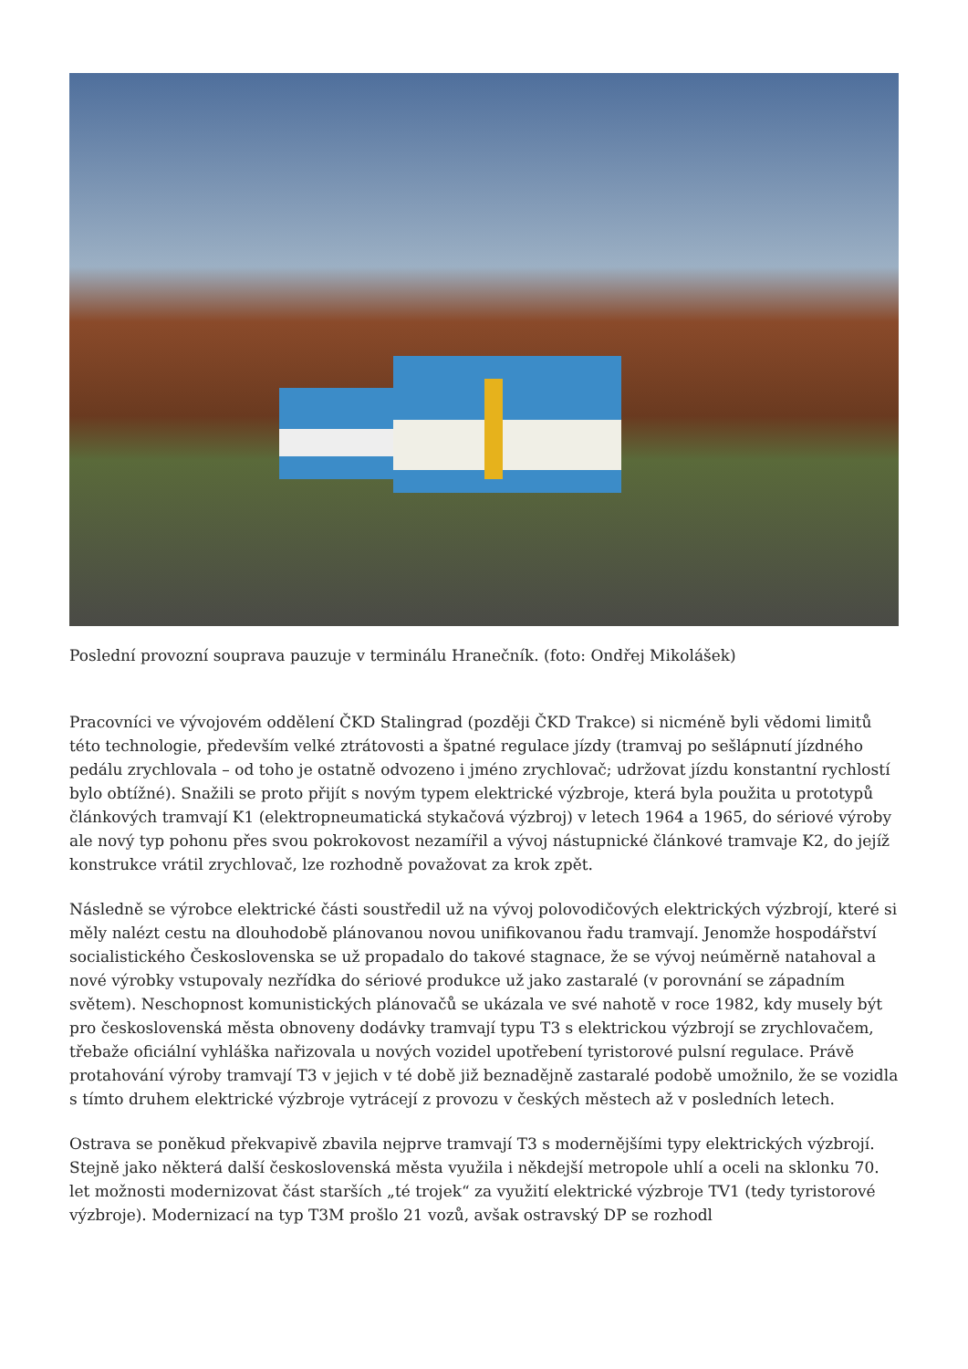Poslední provozní souprava pauzuje v terminálu Hranečník. (foto: Ondřej Mikolášek)
Pracovníci ve vývojovém oddělení ČKD Stalingrad (později ČKD Trakce) si nicméně byli vědomi limitů této technologie, především velké ztrátovosti a špatné regulace jízdy (tramvaj po sešlápnutí jízdného pedálu zrychlovala – od toho je ostatně odvozeno i jméno zrychlovač; udržovat jízdu konstantní rychlostí bylo obtížné). Snažili se proto přijít s novým typem elektrické výzbroje, která byla použita u prototypů článkových tramvají K1 (elektropneumatická stykačová výzbroj) v letech 1964 a 1965, do sériové výroby ale nový typ pohonu přes svou pokrokovost nezamířil a vývoj nástupnické článkové tramvaje K2, do jejíž konstrukce vrátil zrychlovač, lze rozhodně považovat za krok zpět.
Následně se výrobce elektrické části soustředil už na vývoj polovodičových elektrických výzbrojí, které si měly nalézt cestu na dlouhodobě plánovanou novou unifikovanou řadu tramvají. Jenomže hospodářství socialistického Československa se už propadalo do takové stagnace, že se vývoj neúměrně natahoval a nové výrobky vstupovaly nezřídka do sériové produkce už jako zastaralé (v porovnání se západním světem). Neschopnost komunistických plánovačů se ukázala ve své nahotě v roce 1982, kdy musely být pro československá města obnoveny dodávky tramvají typu T3 s elektrickou výzbrojí se zrychlovačem, třebaže oficiální vyhláška nařizovala u nových vozidel upotřebení tyristorové pulsní regulace. Právě protahování výroby tramvají T3 v jejich v té době již beznadějně zastaralé podobě umožnilo, že se vozidla s tímto druhem elektrické výzbroje vytrácejí z provozu v českých městech až v posledních letech.
Ostrava se poněkud překvapivě zbavila nejprve tramvají T3 s modernějšími typy elektrických výzbrojí. Stejně jako některá další československá města využila i někdejší metropole uhlí a oceli na sklonku 70. let možnosti modernizovat část starších „té trojek“ za využití elektrické výzbroje TV1 (tedy tyristorové výzbroje). Modernizací na typ T3M prošlo 21 vozů, avšak ostravský DP se rozhodl